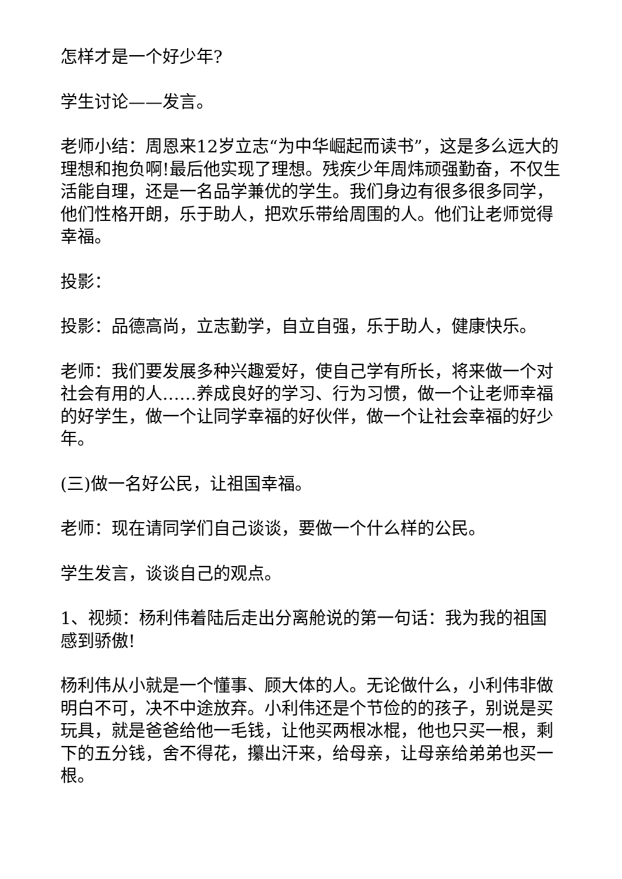怎样才是一个好少年?
学生讨论——发言。
老师小结：周恩来12岁立志“为中华崛起而读书”，这是多么远大的理想和抱负啊!最后他实现了理想。残疾少年周炜顽强勤奋，不仅生活能自理，还是一名品学兼优的学生。我们身边有很多很多同学，他们性格开朗，乐于助人，把欢乐带给周围的人。他们让老师觉得幸福。
投影：
投影：品德高尚，立志勤学，自立自强，乐于助人，健康快乐。
老师：我们要发展多种兴趣爱好，使自己学有所长，将来做一个对社会有用的人……养成良好的学习、行为习惯，做一个让老师幸福的好学生，做一个让同学幸福的好伙伴，做一个让社会幸福的好少年。
(三)做一名好公民，让祖国幸福。
老师：现在请同学们自己谈谈，要做一个什么样的公民。
学生发言，谈谈自己的观点。
1、视频：杨利伟着陆后走出分离舱说的第一句话：我为我的祖国感到骄傲!
杨利伟从小就是一个懂事、顾大体的人。无论做什么，小利伟非做明白不可，决不中途放弃。小利伟还是个节俭的的孩子，别说是买玩具，就是爸爸给他一毛钱，让他买两根冰棍，他也只买一根，剩下的五分钱，舍不得花，攥出汗来，给母亲，让母亲给弟弟也买一根。